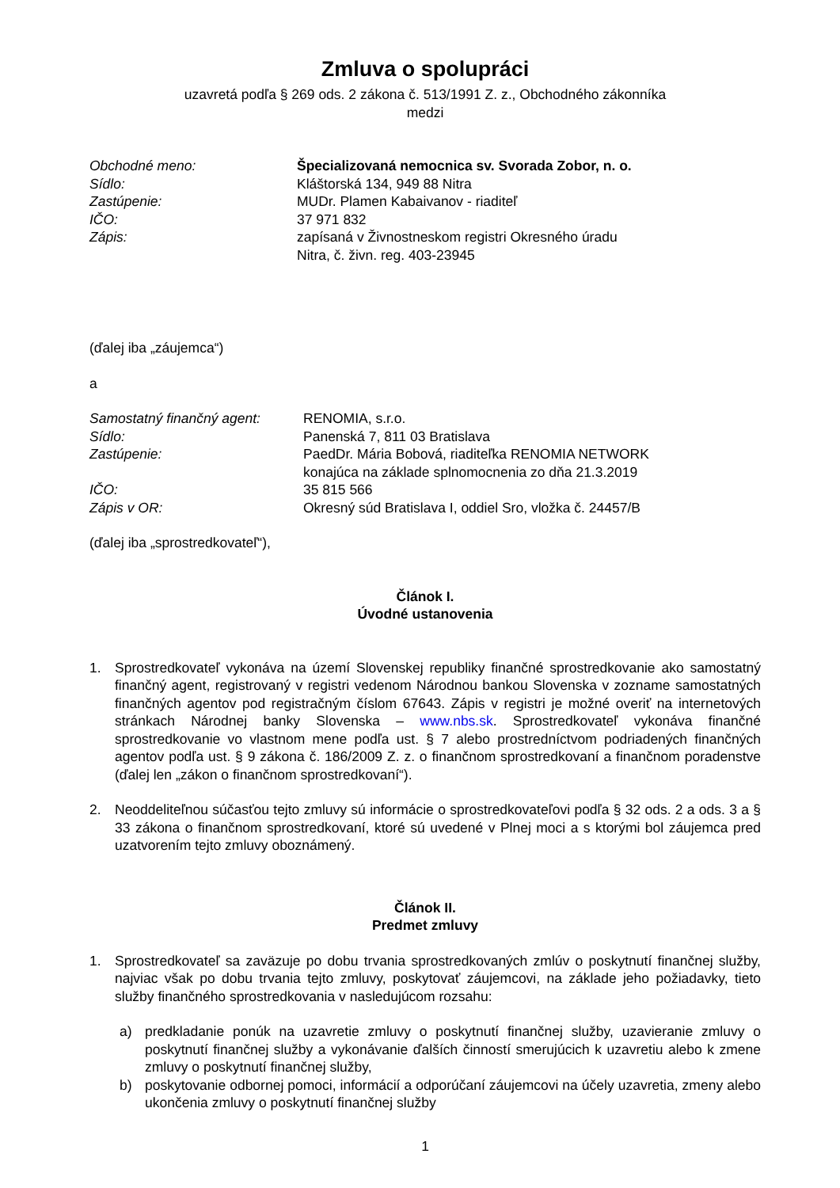Zmluva o spolupráci
uzavretá podľa § 269 ods. 2 zákona č. 513/1991 Z. z., Obchodného zákonníka
medzi
| Obchodné meno: | Špecializovaná nemocnica sv. Svorada Zobor, n. o. |
| Sídlo: | Kláštorská 134, 949 88 Nitra |
| Zastúpenie: | MUDr. Plamen Kabaivanov - riaditeľ |
| IČO: | 37 971 832 |
| Zápis: | zapísaná v Živnostneskom registri Okresného úradu Nitra, č. živn. reg. 403-23945 |
(ďalej iba „záujemca“)
a
| Samostatný finančný agent: | RENOMIA, s.r.o. |
| Sídlo: | Panenská 7, 811 03 Bratislava |
| Zastúpenie: | PaedDr. Mária Bobová, riaditeľka RENOMIA NETWORK konajúca na základe splnomocnenia zo dňa 21.3.2019 |
| IČO: | 35 815 566 |
| Zápis v OR: | Okresný súd Bratislava I, oddiel Sro, vložka č. 24457/B |
(ďalej iba „sprostredkovateľ“),
Článok I.
Úvodné ustanovenia
1. Sprostredkovateľ vykonáva na území Slovenskej republiky finančné sprostredkovanie ako samostatný finančný agent, registrovaný v registri vedenom Národnou bankou Slovenska v zozname samostatných finančných agentov pod registračným číslom 67643. Zápis v registri je možné overiť na internetových stránkach Národnej banky Slovenska – www.nbs.sk. Sprostredkovateľ vykonáva finančné sprostredkovanie vo vlastnom mene podľa ust. § 7 alebo prostredníctvom podriadených finančných agentov podľa ust. § 9 zákona č. 186/2009 Z. z. o finančnom sprostredkovaní a finančnom poradenstve (ďalej len „zákon o finančnom sprostredkovaní“).
2. Neoddeliteľnou súčasťou tejto zmluvy sú informácie o sprostredkovateľovi podľa § 32 ods. 2 a ods. 3 a § 33 zákona o finančnom sprostredkovaní, ktoré sú uvedené v Plnej moci a s ktorými bol záujemca pred uzatvorením tejto zmluvy oboznámený.
Článok II.
Predmet zmluvy
1. Sprostredkovateľ sa zaväzuje po dobu trvania sprostredkovaných zmlúv o poskytnutí finančnej služby, najviac však po dobu trvania tejto zmluvy, poskytovať záujemcovi, na základe jeho požiadavky, tieto služby finančného sprostredkovania v nasledujúcom rozsahu:
a) predkladanie ponúk na uzavretie zmluvy o poskytnutí finančnej služby, uzavieranie zmluvy o poskytnutí finančnej služby a vykonávanie ďalších činností smerujúcich k uzavretiu alebo k zmene zmluvy o poskytnutí finančnej služby,
b) poskytovanie odbornej pomoci, informácií a odporúčaní záujemcovi na účely uzavretia, zmeny alebo ukončenia zmluvy o poskytnutí finančnej služby
1